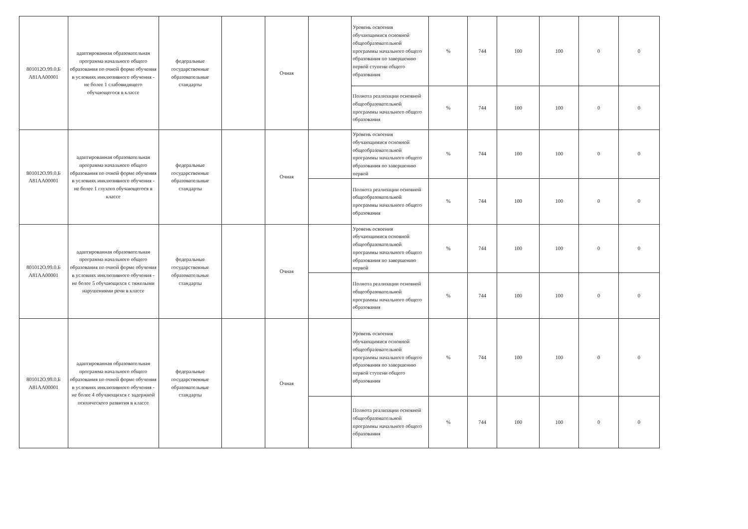| 801012О.99.0.Б А81АА00001 | адаптированная образовательная программа начального общего образования по очной форме обучения в условиях инклюзивного обучения - не более 1 слабовидящего обучающегося в классе | федеральные государственные образовательные стандарты | | Очная | | Уровень освоения обучающимися основной общеобразовательной программы начального общего образования по завершению первой ступени общего образования | % | 744 | 100 | 100 | 0 | 0 |
| | | | | | | Полнота реализации основной общеобразовательной программы начального общего образования | % | 744 | 100 | 100 | 0 | 0 |
| 801012О.99.0.Б А81АА00001 | адаптированная образовательная программа начального общего образования по очной форме обучения в условиях инклюзивного обучения - не более 1 глухого обучающегося в классе | федеральные государственные образовательные стандарты | | Очная | | Уровень освоения обучающимися основной общеобразовательной программы начального общего образования по завершению первой | % | 744 | 100 | 100 | 0 | 0 |
| | | | | | | Полнота реализации основной общеобразовательной программы начального общего образования | % | 744 | 100 | 100 | 0 | 0 |
| 801012О.99.0.Б А81АА00001 | адаптированная образовательная программа начального общего образования по очной форме обучения в условиях инклюзивного обучения - не более 5 обучающихся с тяжелыми нарушениями речи в классе | федеральные государственные образовательные стандарты | | Очная | | Уровень освоения обучающимися основной общеобразовательной программы начального общего образования по завершению первой | % | 744 | 100 | 100 | 0 | 0 |
| | | | | | | Полнота реализации основной общеобразовательной программы начального общего образования | % | 744 | 100 | 100 | 0 | 0 |
| 801012О.99.0.Б А81АА00001 | адаптированная образовательная программа начального общего образования по очной форме обучения в условиях инклюзивного обучения - не более 4 обучающихся с задержкой психического развития в классе | федеральные государственные образовательные стандарты | | Очная | | Уровень освоения обучающимися основной общеобразовательной программы начального общего образования по завершению первой ступени общего образования | % | 744 | 100 | 100 | 0 | 0 |
| | | | | | | Полнота реализации основной общеобразовательной программы начального общего образования | % | 744 | 100 | 100 | 0 | 0 |